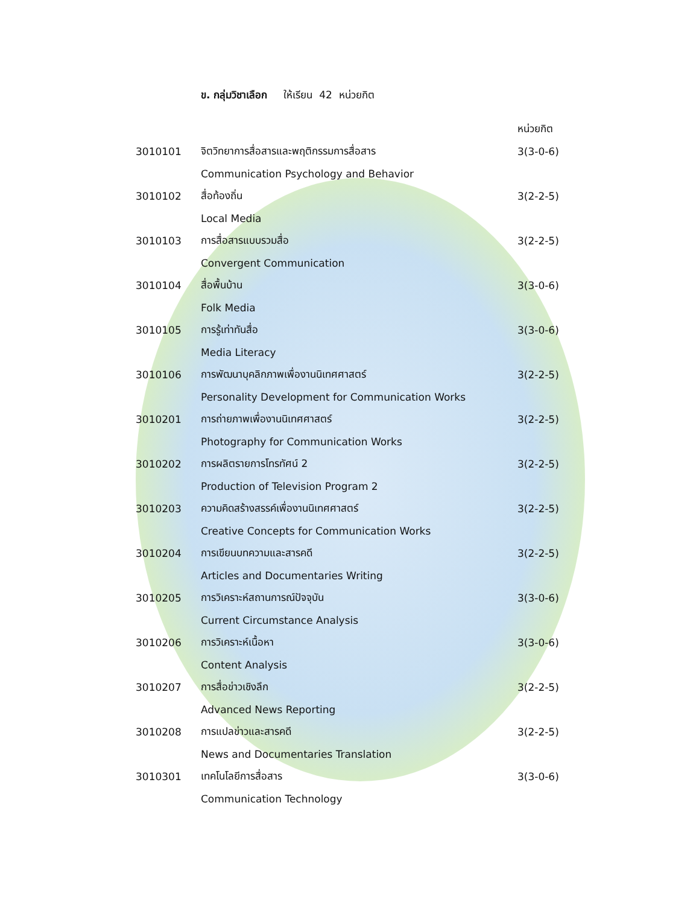ข. กลุ่มวิชาเลือก ให้เรียน 42 หน่วยกิต
หน่วยกิต
3010101 จิตวิทยาการสื่อสารและพฤติกรรมการสื่อสาร 3(3-0-6)
Communication Psychology and Behavior
3010102 สื่อท้องถิ่น 3(2-2-5)
Local Media
3010103 การสื่อสารแบบรวมสื่อ 3(2-2-5)
Convergent Communication
3010104 สื่อพื้นบ้าน 3(3-0-6)
Folk Media
3010105 การรู้เท่าทันสื่อ 3(3-0-6)
Media Literacy
3010106 การพัฒนาบุคลิกภาพเพื่องานนิเทศศาสตร์ 3(2-2-5)
Personality Development for Communication Works
3010201 การถ่ายภาพเพื่องานนิเทศศาสตร์ 3(2-2-5)
Photography for Communication Works
3010202 การผลิตรายการโทรทัศน์ 2 3(2-2-5)
Production of Television Program 2
3010203 ความคิดสร้างสรรค์เพื่องานนิเทศศาสตร์ 3(2-2-5)
Creative Concepts for Communication Works
3010204 การเขียนบทความและสารคดี 3(2-2-5)
Articles and Documentaries Writing
3010205 การวิเคราะห์สถานการณ์ปัจจุบัน 3(3-0-6)
Current Circumstance Analysis
3010206 การวิเคราะห์เนื้อหา 3(3-0-6)
Content Analysis
3010207 การสื่อข่าวเชิงลึก 3(2-2-5)
Advanced News Reporting
3010208 การแปลข่าวและสารคดี 3(2-2-5)
News and Documentaries Translation
3010301 เทคโนโลยีการสื่อสาร 3(3-0-6)
Communication Technology